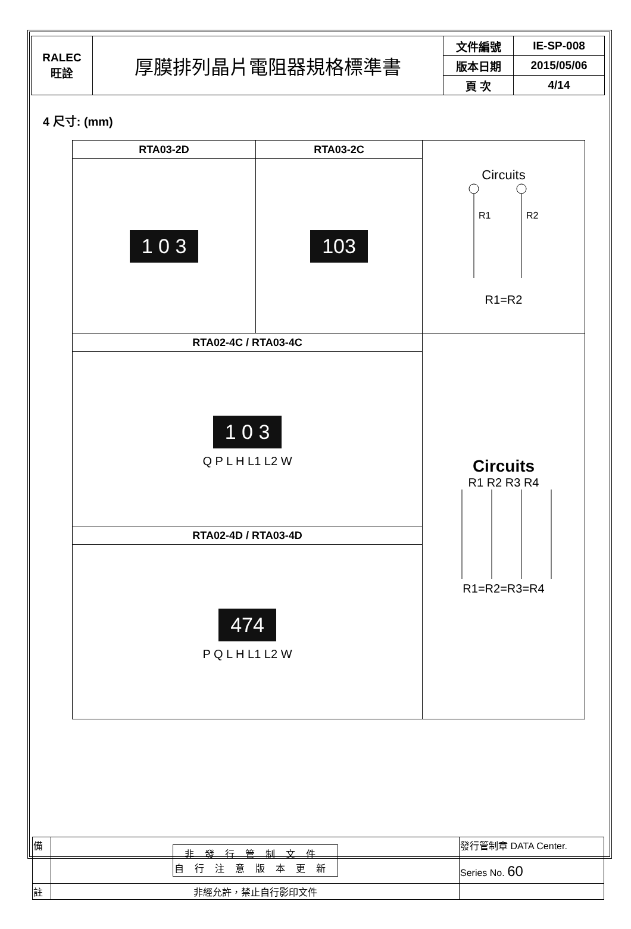| RALEC 旺詮 | 厚膜排列晶片電阻器規格標準書 | 文件編號 | IE-SP-008 |
| | | 版本日期 | 2015/05/06 |
| | | 頁 次 | 4/14 |
4 尺寸: (mm)
| RTA03-2D | RTA03-2C | Circuits R1 R2 R1=R2 |
| 1 0 3 | 103 | |
| RTA02-4C / RTA03-4C | | Circuits R1 R2 R3 R4 R1=R2=R3=R4 |
| 1 0 3 Q P L H L1 L2 W | | |
| RTA02-4D / RTA03-4D | | |
| 474 P Q L H L1 L2 W | | |
| 備 | 非發行管制文件 自行注意版本更新 | 發行管制章 DATA Center. |
| | | Series No. 60 |
| 註 | 非經允許，禁止自行影印文件 | |